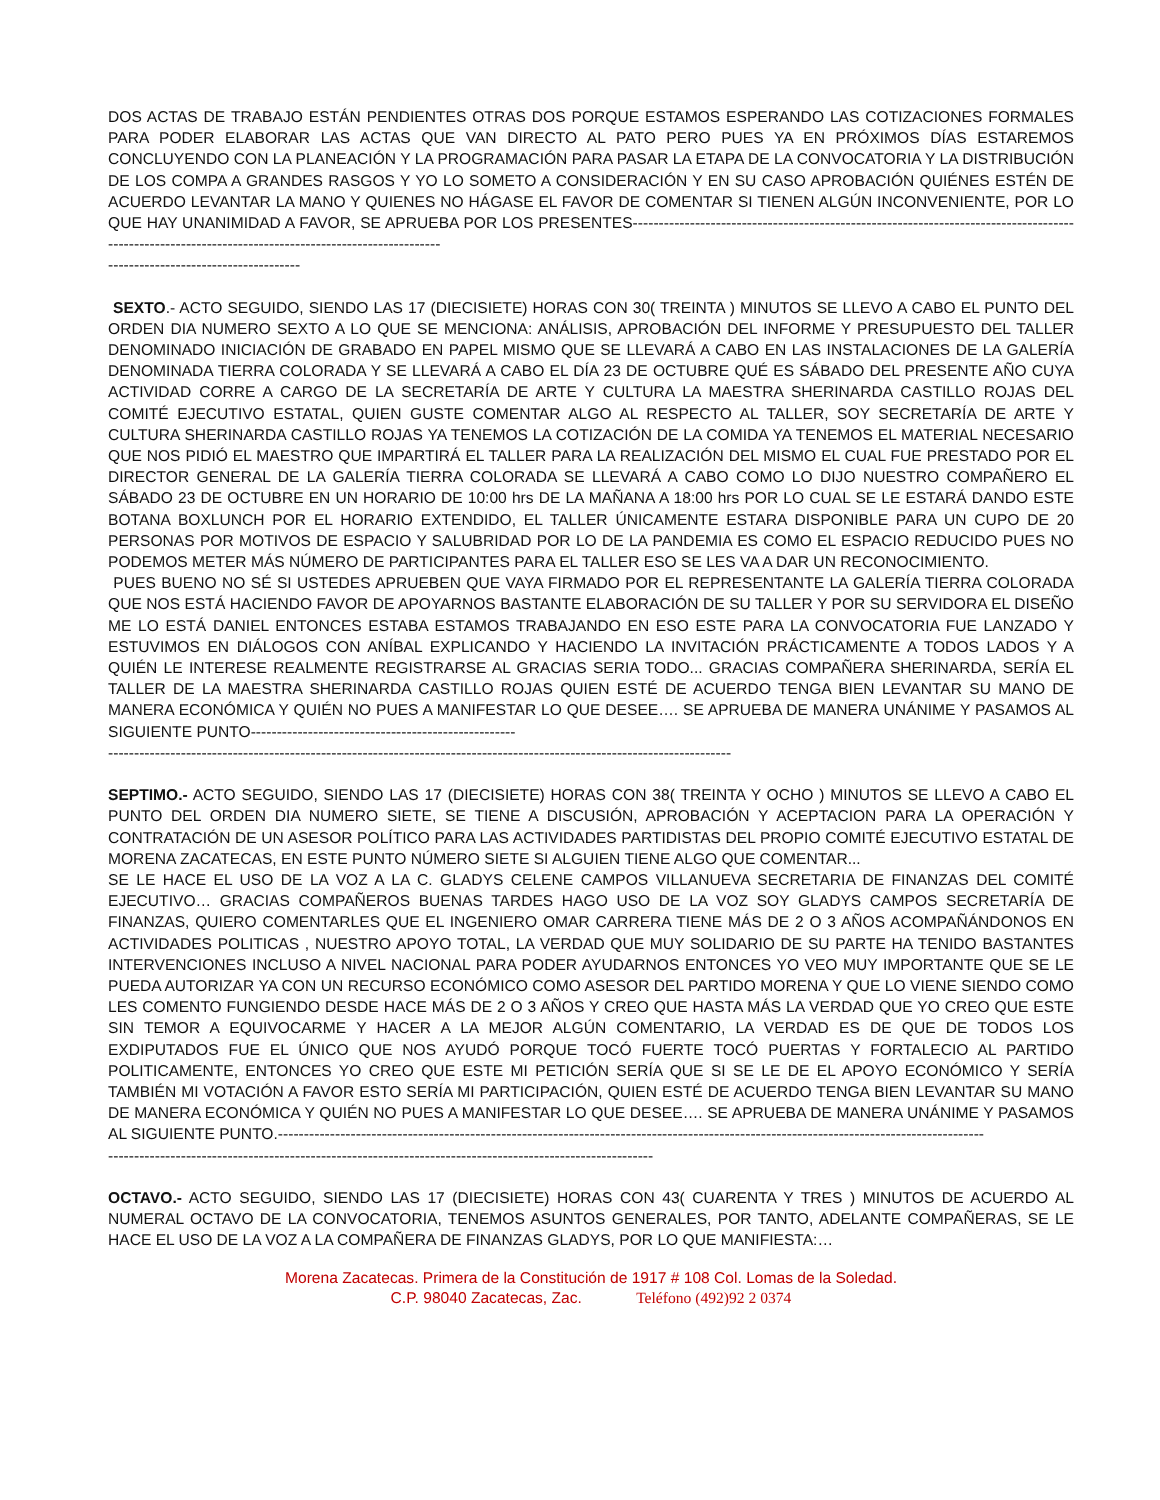DOS ACTAS DE TRABAJO ESTÁN PENDIENTES OTRAS DOS PORQUE ESTAMOS ESPERANDO LAS COTIZACIONES FORMALES PARA PODER ELABORAR LAS ACTAS QUE VAN DIRECTO AL PATO PERO PUES YA EN PRÓXIMOS DÍAS ESTAREMOS CONCLUYENDO CON LA PLANEACIÓN Y LA PROGRAMACIÓN PARA PASAR LA ETAPA DE LA CONVOCATORIA Y LA DISTRIBUCIÓN DE LOS COMPA A GRANDES RASGOS Y YO LO SOMETO A CONSIDERACIÓN Y EN SU CASO APROBACIÓN QUIÉNES ESTÉN DE ACUERDO LEVANTAR LA MANO Y QUIENES NO HÁGASE EL FAVOR DE COMENTAR SI TIENEN ALGÚN INCONVENIENTE, POR LO QUE HAY UNANIMIDAD A FAVOR, SE APRUEBA POR LOS PRESENTES-----------------------------------------------------------------------------------------------------------------------------------------------------
-------------------------------------
SEXTO.- ACTO SEGUIDO, SIENDO LAS 17 (DIECISIETE) HORAS CON 30( TREINTA ) MINUTOS SE LLEVO A CABO EL PUNTO DEL ORDEN DIA NUMERO SEXTO A LO QUE SE MENCIONA: ANÁLISIS, APROBACIÓN DEL INFORME Y PRESUPUESTO DEL TALLER DENOMINADO INICIACIÓN DE GRABADO EN PAPEL MISMO QUE SE LLEVARÁ A CABO EN LAS INSTALACIONES DE LA GALERÍA DENOMINADA TIERRA COLORADA Y SE LLEVARÁ A CABO EL DÍA 23 DE OCTUBRE QUÉ ES SÁBADO DEL PRESENTE AÑO CUYA ACTIVIDAD CORRE A CARGO DE LA SECRETARÍA DE ARTE Y CULTURA LA MAESTRA SHERINARDA CASTILLO ROJAS DEL COMITÉ EJECUTIVO ESTATAL, QUIEN GUSTE COMENTAR ALGO AL RESPECTO AL TALLER, SOY SECRETARÍA DE ARTE Y CULTURA SHERINARDA CASTILLO ROJAS YA TENEMOS LA COTIZACIÓN DE LA COMIDA YA TENEMOS EL MATERIAL NECESARIO QUE NOS PIDIÓ EL MAESTRO QUE IMPARTIRÁ EL TALLER PARA LA REALIZACIÓN DEL MISMO EL CUAL FUE PRESTADO POR EL DIRECTOR GENERAL DE LA GALERÍA TIERRA COLORADA SE LLEVARÁ A CABO COMO LO DIJO NUESTRO COMPAÑERO EL SÁBADO 23 DE OCTUBRE EN UN HORARIO DE 10:00 hrs DE LA MAÑANA A 18:00 hrs POR LO CUAL SE LE ESTARÁ DANDO ESTE BOTANA BOXLUNCH POR EL HORARIO EXTENDIDO, EL TALLER ÚNICAMENTE ESTARA DISPONIBLE PARA UN CUPO DE 20 PERSONAS POR MOTIVOS DE ESPACIO Y SALUBRIDAD POR LO DE LA PANDEMIA ES COMO EL ESPACIO REDUCIDO PUES NO PODEMOS METER MÁS NÚMERO DE PARTICIPANTES PARA EL TALLER ESO SE LES VA A DAR UN RECONOCIMIENTO.
PUES BUENO NO SÉ SI USTEDES APRUEBEN QUE VAYA FIRMADO POR EL REPRESENTANTE LA GALERÍA TIERRA COLORADA QUE NOS ESTÁ HACIENDO FAVOR DE APOYARNOS BASTANTE ELABORACIÓN DE SU TALLER Y POR SU SERVIDORA EL DISEÑO ME LO ESTÁ DANIEL ENTONCES ESTABA ESTAMOS TRABAJANDO EN ESO ESTE PARA LA CONVOCATORIA FUE LANZADO Y ESTUVIMOS EN DIÁLOGOS CON ANÍBAL EXPLICANDO Y HACIENDO LA INVITACIÓN PRÁCTICAMENTE A TODOS LADOS Y A QUIÉN LE INTERESE REALMENTE REGISTRARSE AL GRACIAS SERIA TODO... GRACIAS COMPAÑERA SHERINARDA, SERÍA EL TALLER DE LA MAESTRA SHERINARDA CASTILLO ROJAS QUIEN ESTÉ DE ACUERDO TENGA BIEN LEVANTAR SU MANO DE MANERA ECONÓMICA Y QUIÉN NO PUES A MANIFESTAR LO QUE DESEE…. SE APRUEBA DE MANERA UNÁNIME Y PASAMOS AL SIGUIENTE PUNTO---------------------------------------------------
------------------------------------------------------------------------------------------------------------------------
SEPTIMO.- ACTO SEGUIDO, SIENDO LAS 17 (DIECISIETE) HORAS CON 38( TREINTA Y OCHO ) MINUTOS SE LLEVO A CABO EL PUNTO DEL ORDEN DIA NUMERO SIETE, SE TIENE A DISCUSIÓN, APROBACIÓN Y ACEPTACION PARA LA OPERACIÓN Y CONTRATACIÓN DE UN ASESOR POLÍTICO PARA LAS ACTIVIDADES PARTIDISTAS DEL PROPIO COMITÉ EJECUTIVO ESTATAL DE MORENA ZACATECAS, EN ESTE PUNTO NÚMERO SIETE SI ALGUIEN TIENE ALGO QUE COMENTAR...
SE LE HACE EL USO DE LA VOZ A LA C. GLADYS CELENE CAMPOS VILLANUEVA SECRETARIA DE FINANZAS DEL COMITÉ EJECUTIVO… GRACIAS COMPAÑEROS BUENAS TARDES HAGO USO DE LA VOZ SOY GLADYS CAMPOS SECRETARÍA DE FINANZAS, QUIERO COMENTARLES QUE EL INGENIERO OMAR CARRERA TIENE MÁS DE 2 O 3 AÑOS ACOMPAÑÁNDONOS EN ACTIVIDADES POLITICAS , NUESTRO APOYO TOTAL, LA VERDAD QUE MUY SOLIDARIO DE SU PARTE HA TENIDO BASTANTES INTERVENCIONES INCLUSO A NIVEL NACIONAL PARA PODER AYUDARNOS ENTONCES YO VEO MUY IMPORTANTE QUE SE LE PUEDA AUTORIZAR YA CON UN RECURSO ECONÓMICO COMO ASESOR DEL PARTIDO MORENA Y QUE LO VIENE SIENDO COMO LES COMENTO FUNGIENDO DESDE HACE MÁS DE 2 O 3 AÑOS Y CREO QUE HASTA MÁS LA VERDAD QUE YO CREO QUE ESTE SIN TEMOR A EQUIVOCARME Y HACER A LA MEJOR ALGÚN COMENTARIO, LA VERDAD ES DE QUE DE TODOS LOS EXDIPUTADOS FUE EL ÚNICO QUE NOS AYUDÓ PORQUE TOCÓ FUERTE TOCÓ PUERTAS Y FORTALECIO AL PARTIDO POLITICAMENTE, ENTONCES YO CREO QUE ESTE MI PETICIÓN SERÍA QUE SI SE LE DE EL APOYO ECONÓMICO Y SERÍA TAMBIÉN MI VOTACIÓN A FAVOR ESTO SERÍA MI PARTICIPACIÓN, QUIEN ESTÉ DE ACUERDO TENGA BIEN LEVANTAR SU MANO DE MANERA ECONÓMICA Y QUIÉN NO PUES A MANIFESTAR LO QUE DESEE…. SE APRUEBA DE MANERA UNÁNIME Y PASAMOS AL SIGUIENTE PUNTO.----------------------------------------------------------------------------------------------------------------------------------------
---------------------------------------------------------------------------------------------------------
OCTAVO.- ACTO SEGUIDO, SIENDO LAS 17 (DIECISIETE) HORAS CON 43( CUARENTA Y TRES ) MINUTOS DE ACUERDO AL NUMERAL OCTAVO DE LA CONVOCATORIA, TENEMOS ASUNTOS GENERALES, POR TANTO, ADELANTE COMPAÑERAS, SE LE HACE EL USO DE LA VOZ A LA COMPAÑERA DE FINANZAS GLADYS, POR LO QUE MANIFIESTA:…
Morena Zacatecas. Primera de la Constitución de 1917 # 108 Col. Lomas de la Soledad.
C.P. 98040 Zacatecas, Zac. Teléfono (492)92 2 0374